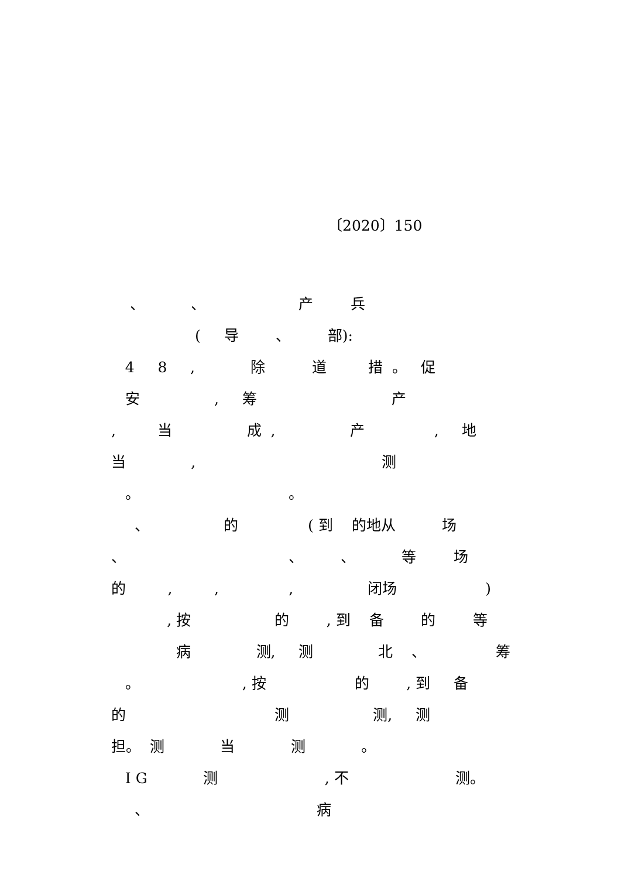〔2020〕150
、 、 产 兵
( 导 、 部):
4 8 , 除 道 措 。 促
安 , 筹 产
, 当 成 , 产 , 地
当 , 测
。 。
、 的 ( 到 的地从 场
、 、 、 等 场
的 , , , 闭场 )
, 按 的 , 到 备 的 等
病 测, 测 北 、 筹
。 , 按 的 , 到 备
的 测 测, 测
担。 测 当 测 。
I G 测 , 不 测。
、 病